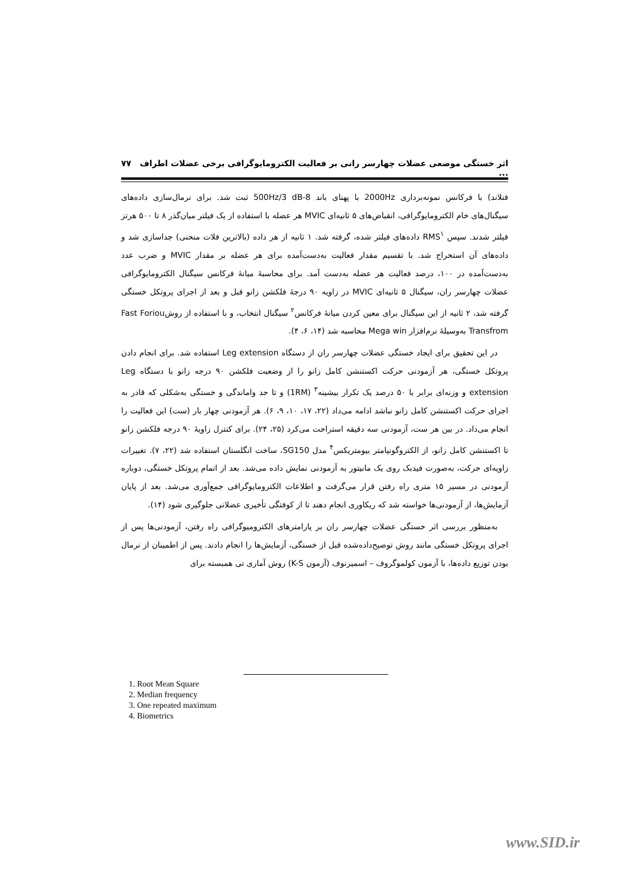اثر خستگی موضعی عضلات چهارسر رانی بر فعالیت الکترومایوگرافی برخی عضلات اطراف ... ۷۷
فنلاند) با فرکانس نمونه‌برداری 2000Hz با پهنای باند 8-500Hz/3 dB ثبت شد. برای نرمال‌سازی داده‌های سیگنال‌های خام الکترومایوگرافی، انقباض‌های ۵ ثانیه‌ای MVIC هر عضله با استفاده از یک فیلتر میان‌گذر ۸ تا ۵۰۰ هرتز فیلتر شدند. سپس RMS<sup>۱</sup> داده‌های فیلتر شده، گرفته شد. ۱ ثانیه از هر داده (بالاترین فلات منحنی) جداسازی شد و داده‌های آن استخراج شد. با تقسیم مقدار فعالیت به‌دست‌آمده برای هر عضله بر مقدار MVIC و ضرب عدد به‌دست‌آمده در ۱۰۰، درصد فعالیت هر عضله به‌دست آمد. برای محاسبهٔ میانهٔ فرکانس سیگنال الکترومایوگرافی عضلات چهارسر ران، سیگنال ۵ ثانیه‌ای MVIC در زاویه ۹۰ درجهٔ فلکشن زانو قبل و بعد از اجرای پروتکل خستگی گرفته شد، ۲ ثانیه از این سیگنال برای معین کردن میانهٔ فرکانس<sup>۲</sup> سیگنال انتخاب، و با استفاده از روشFast Foriou Transfrom به‌وسیلهٔ نرم‌افزار Mega win محاسبه شد (۱۴، ۶، ۴).
در این تحقیق برای ایجاد خستگی عضلات چهارسر ران از دستگاه Leg extension استفاده شد. برای انجام دادن پروتکل خستگی، هر آزمودنی حرکت اکستنشن کامل زانو را از وضعیت فلکشن ۹۰ درجه زانو با دستگاه Leg extension و وزنه‌ای برابر با ۵۰ درصد یک تکرار بیشینه<sup>۳</sup> (1RM) و تا حد واماندگی و خستگی به‌شکلی که قادر به اجرای حرکت اکستنشن کامل زانو نباشد ادامه می‌داد (۲۲، ۱۷، ۱۰، ۹، ۶). هر آزمودنی چهار بار (ست) این فعالیت را انجام می‌داد. در بین هر ست، آزمودنی سه دقیقه استراحت می‌کرد (۲۵، ۲۴). برای کنترل زاویهٔ ۹۰ درجه فلکشن زانو تا اکستنشن کامل زانو، از الکتروگونیامتر بیومتریکس<sup>۴</sup> مدل SG150، ساخت انگلستان استفاده شد (۲۲، ۷). تغییرات زاویه‌ای حرکت، به‌صورت فیدبک روی یک مانیتور به آزمودنی نمایش داده می‌شد. بعد از اتمام پروتکل خستگی، دوباره آزمودنی در مسیر ۱۵ متری راه رفتن قرار می‌گرفت و اطلاعات الکترومایوگرافی جمع‌آوری می‌شد. بعد از پایان آزمایش‌ها، از آزمودنی‌ها خواسته شد که ریکاوری انجام دهند تا از کوفتگی تأخیری عضلانی جلوگیری شود (۱۴).
به‌منظور بررسی اثر خستگی عضلات چهارسر ران بر پارامترهای الکترومیوگرافی راه رفتن، آزمودنی‌ها پس از اجرای پروتکل خستگی مانند روش توضیح‌داده‌شده قبل از خستگی، آزمایش‌ها را انجام دادند. پس از اطمینان از نرمال بودن توزیع داده‌ها، با آزمون کولموگروف – اسمیرنوف (آزمون K-S) روش آماری تی همبسته برای
1. Root Mean Square
2. Median frequency
3. One repeated maximum
4. Biometrics
www.SID.ir